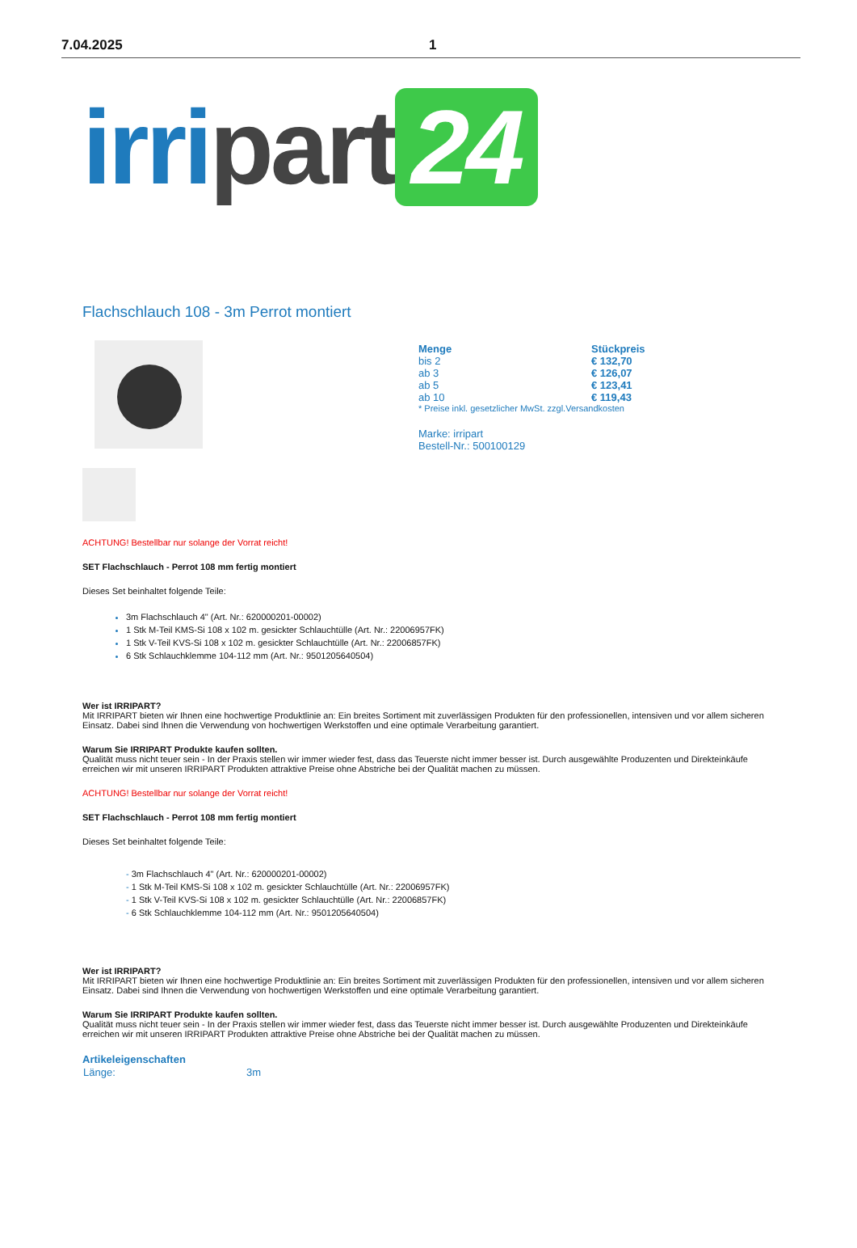7.04.2025 1
irri part 24
Flachschlauch 108 - 3m Perrot montiert
| Menge | Stückpreis |
| --- | --- |
| bis 2 | € 132,70 |
| ab 3 | € 126,07 |
| ab 5 | € 123,41 |
| ab 10 | € 119,43 |
* Preise inkl. gesetzlicher MwSt. zzgl.Versandkosten
Marke: irripart
Bestell-Nr.: 500100129
ACHTUNG! Bestellbar nur solange der Vorrat reicht!
SET Flachschlauch - Perrot 108 mm fertig montiert
Dieses Set beinhaltet folgende Teile:
3m Flachschlauch 4" (Art. Nr.: 620000201-00002)
1 Stk M-Teil KMS-Si 108 x 102 m. gesickter Schlauchtülle (Art. Nr.: 22006957FK)
1 Stk V-Teil KVS-Si 108 x 102 m. gesickter Schlauchtülle (Art. Nr.: 22006857FK)
6 Stk Schlauchklemme 104-112 mm (Art. Nr.: 9501205640504)
Wer ist IRRIPART?
Mit IRRIPART bieten wir Ihnen eine hochwertige Produktlinie an: Ein breites Sortiment mit zuverlässigen Produkten für den professionellen, intensiven und vor allem sicheren Einsatz. Dabei sind Ihnen die Verwendung von hochwertigen Werkstoffen und eine optimale Verarbeitung garantiert.
Warum Sie IRRIPART Produkte kaufen sollten.
Qualität muss nicht teuer sein - In der Praxis stellen wir immer wieder fest, dass das Teuerste nicht immer besser ist. Durch ausgewählte Produzenten und Direkteinkäufe erreichen wir mit unseren IRRIPART Produkten attraktive Preise ohne Abstriche bei der Qualität machen zu müssen.
ACHTUNG! Bestellbar nur solange der Vorrat reicht!
SET Flachschlauch - Perrot 108 mm fertig montiert
Dieses Set beinhaltet folgende Teile:
- 3m Flachschlauch 4" (Art. Nr.: 620000201-00002)
- 1 Stk M-Teil KMS-Si 108 x 102 m. gesickter Schlauchtülle (Art. Nr.: 22006957FK)
- 1 Stk V-Teil KVS-Si 108 x 102 m. gesickter Schlauchtülle (Art. Nr.: 22006857FK)
- 6 Stk Schlauchklemme 104-112 mm (Art. Nr.: 9501205640504)
Wer ist IRRIPART?
Mit IRRIPART bieten wir Ihnen eine hochwertige Produktlinie an: Ein breites Sortiment mit zuverlässigen Produkten für den professionellen, intensiven und vor allem sicheren Einsatz. Dabei sind Ihnen die Verwendung von hochwertigen Werkstoffen und eine optimale Verarbeitung garantiert.
Warum Sie IRRIPART Produkte kaufen sollten.
Qualität muss nicht teuer sein - In der Praxis stellen wir immer wieder fest, dass das Teuerste nicht immer besser ist. Durch ausgewählte Produzenten und Direkteinkäufe erreichen wir mit unseren IRRIPART Produkten attraktive Preise ohne Abstriche bei der Qualität machen zu müssen.
Artikeleigenschaften
| Länge: | 3m |